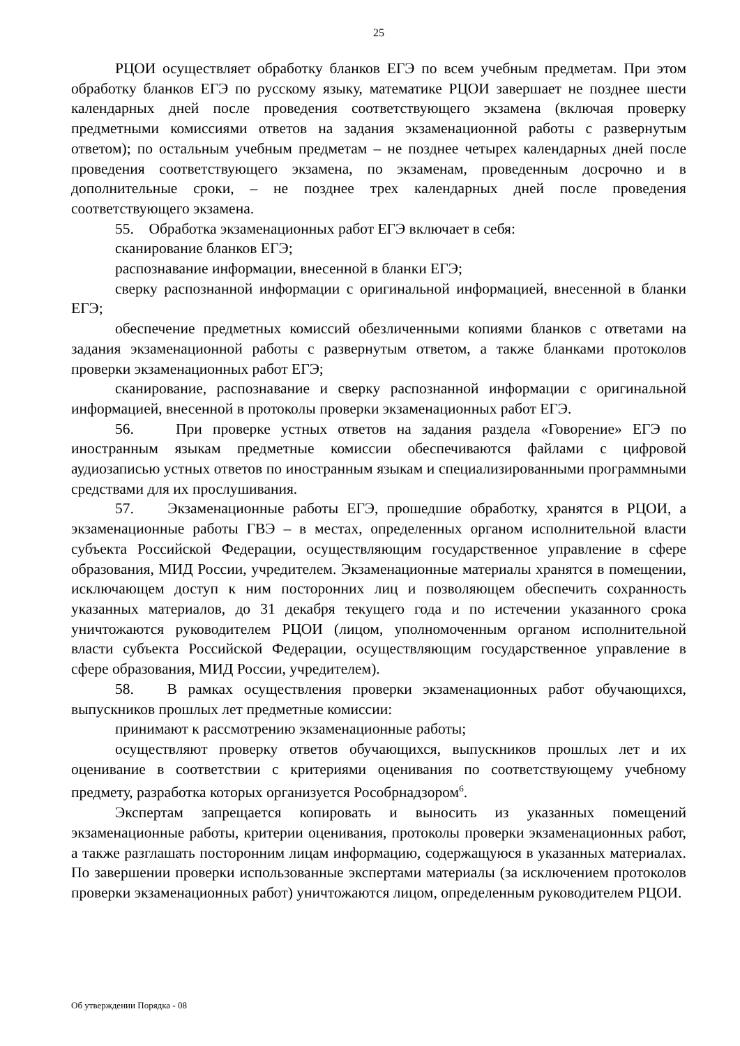25
РЦОИ осуществляет обработку бланков ЕГЭ по всем учебным предметам. При этом обработку бланков ЕГЭ по русскому языку, математике РЦОИ завершает не позднее шести календарных дней после проведения соответствующего экзамена (включая проверку предметными комиссиями ответов на задания экзаменационной работы с развернутым ответом); по остальным учебным предметам – не позднее четырех календарных дней после проведения соответствующего экзамена, по экзаменам, проведенным досрочно и в дополнительные сроки, – не позднее трех календарных дней после проведения соответствующего экзамена.
55. Обработка экзаменационных работ ЕГЭ включает в себя:
сканирование бланков ЕГЭ;
распознавание информации, внесенной в бланки ЕГЭ;
сверку распознанной информации с оригинальной информацией, внесенной в бланки ЕГЭ;
обеспечение предметных комиссий обезличенными копиями бланков с ответами на задания экзаменационной работы с развернутым ответом, а также бланками протоколов проверки экзаменационных работ ЕГЭ;
сканирование, распознавание и сверку распознанной информации с оригинальной информацией, внесенной в протоколы проверки экзаменационных работ ЕГЭ.
56. При проверке устных ответов на задания раздела «Говорение» ЕГЭ по иностранным языкам предметные комиссии обеспечиваются файлами с цифровой аудиозаписью устных ответов по иностранным языкам и специализированными программными средствами для их прослушивания.
57. Экзаменационные работы ЕГЭ, прошедшие обработку, хранятся в РЦОИ, а экзаменационные работы ГВЭ – в местах, определенных органом исполнительной власти субъекта Российской Федерации, осуществляющим государственное управление в сфере образования, МИД России, учредителем. Экзаменационные материалы хранятся в помещении, исключающем доступ к ним посторонних лиц и позволяющем обеспечить сохранность указанных материалов, до 31 декабря текущего года и по истечении указанного срока уничтожаются руководителем РЦОИ (лицом, уполномоченным органом исполнительной власти субъекта Российской Федерации, осуществляющим государственное управление в сфере образования, МИД России, учредителем).
58. В рамках осуществления проверки экзаменационных работ обучающихся, выпускников прошлых лет предметные комиссии:
принимают к рассмотрению экзаменационные работы;
осуществляют проверку ответов обучающихся, выпускников прошлых лет и их оценивание в соответствии с критериями оценивания по соответствующему учебному предмету, разработка которых организуется Рособрнадзором<sup>6</sup>.
Экспертам запрещается копировать и выносить из указанных помещений экзаменационные работы, критерии оценивания, протоколы проверки экзаменационных работ, а также разглашать посторонним лицам информацию, содержащуюся в указанных материалах. По завершении проверки использованные экспертами материалы (за исключением протоколов проверки экзаменационных работ) уничтожаются лицом, определенным руководителем РЦОИ.
Об утверждении Порядка - 08